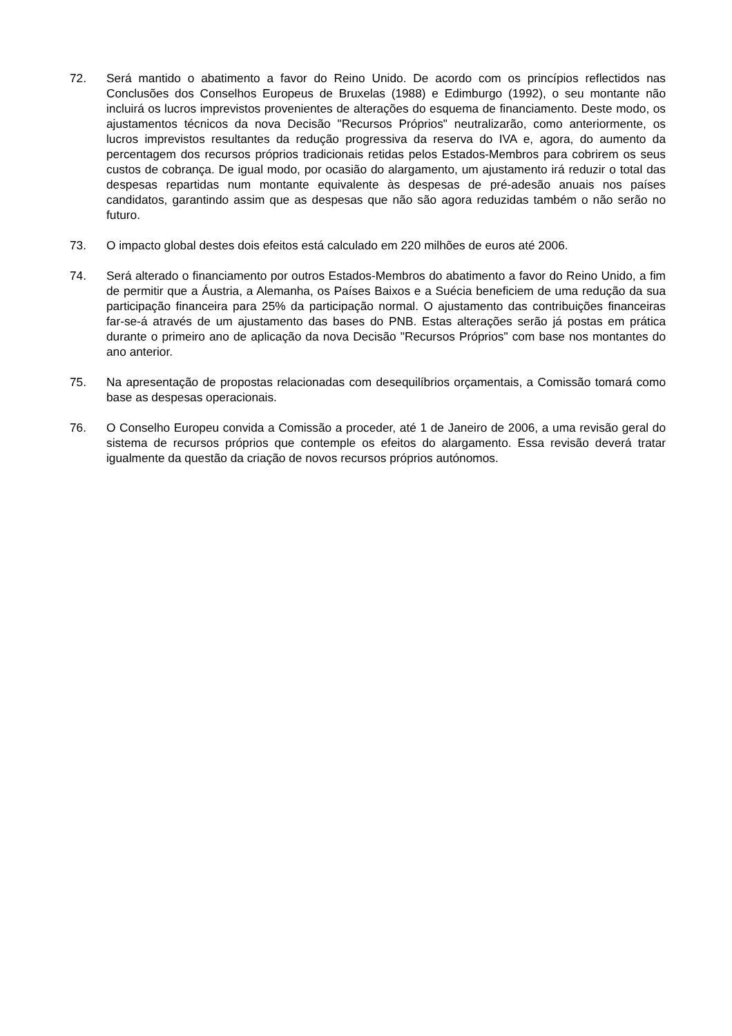72. Será mantido o abatimento a favor do Reino Unido. De acordo com os princípios reflectidos nas Conclusões dos Conselhos Europeus de Bruxelas (1988) e Edimburgo (1992), o seu montante não incluirá os lucros imprevistos provenientes de alterações do esquema de financiamento. Deste modo, os ajustamentos técnicos da nova Decisão "Recursos Próprios" neutralizarão, como anteriormente, os lucros imprevistos resultantes da redução progressiva da reserva do IVA e, agora, do aumento da percentagem dos recursos próprios tradicionais retidas pelos Estados-Membros para cobrirem os seus custos de cobrança. De igual modo, por ocasião do alargamento, um ajustamento irá reduzir o total das despesas repartidas num montante equivalente às despesas de pré-adesão anuais nos países candidatos, garantindo assim que as despesas que não são agora reduzidas também o não serão no futuro.
73. O impacto global destes dois efeitos está calculado em 220 milhões de euros até 2006.
74. Será alterado o financiamento por outros Estados-Membros do abatimento a favor do Reino Unido, a fim de permitir que a Áustria, a Alemanha, os Países Baixos e a Suécia beneficiem de uma redução da sua participação financeira para 25% da participação normal. O ajustamento das contribuições financeiras far-se-á através de um ajustamento das bases do PNB. Estas alterações serão já postas em prática durante o primeiro ano de aplicação da nova Decisão "Recursos Próprios" com base nos montantes do ano anterior.
75. Na apresentação de propostas relacionadas com desequilíbrios orçamentais, a Comissão tomará como base as despesas operacionais.
76. O Conselho Europeu convida a Comissão a proceder, até 1 de Janeiro de 2006, a uma revisão geral do sistema de recursos próprios que contemple os efeitos do alargamento. Essa revisão deverá tratar igualmente da questão da criação de novos recursos próprios autónomos.